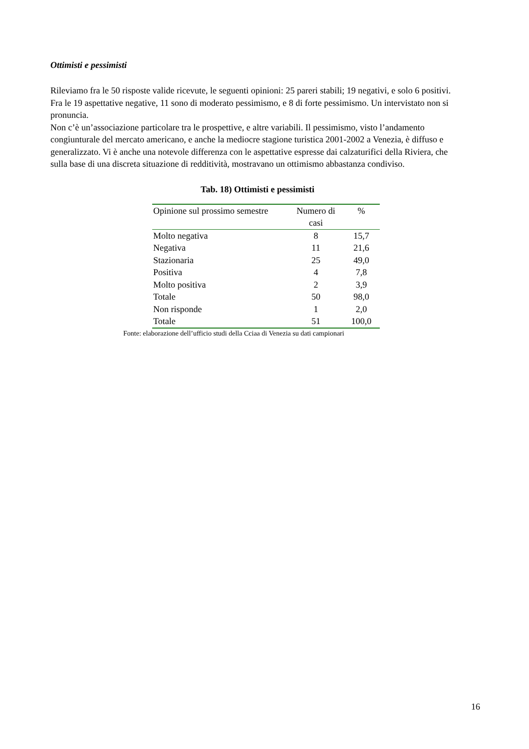Ottimisti e pessimisti
Rileviamo fra le 50 risposte valide ricevute, le seguenti opinioni: 25 pareri stabili; 19 negativi, e solo 6 positivi. Fra le 19 aspettative negative, 11 sono di moderato pessimismo, e 8 di forte pessimismo. Un intervistato non si pronuncia.
Non c’è un’associazione particolare tra le prospettive, e altre variabili. Il pessimismo, visto l’andamento congiunturale del mercato americano, e anche la mediocre stagione turistica 2001-2002 a Venezia, è diffuso e generalizzato. Vi è anche una notevole differenza con le aspettative espresse dai calzaturifici della Riviera, che sulla base di una discreta situazione di redditività, mostravano un ottimismo abbastanza condiviso.
Tab. 18) Ottimisti e pessimisti
| Opinione sul prossimo semestre | Numero di casi | % |
| --- | --- | --- |
| Molto negativa | 8 | 15,7 |
| Negativa | 11 | 21,6 |
| Stazionaria | 25 | 49,0 |
| Positiva | 4 | 7,8 |
| Molto positiva | 2 | 3,9 |
| Totale | 50 | 98,0 |
| Non risponde | 1 | 2,0 |
| Totale | 51 | 100,0 |
Fonte: elaborazione dell’ufficio studi della Cciaa di Venezia su dati campionari
16